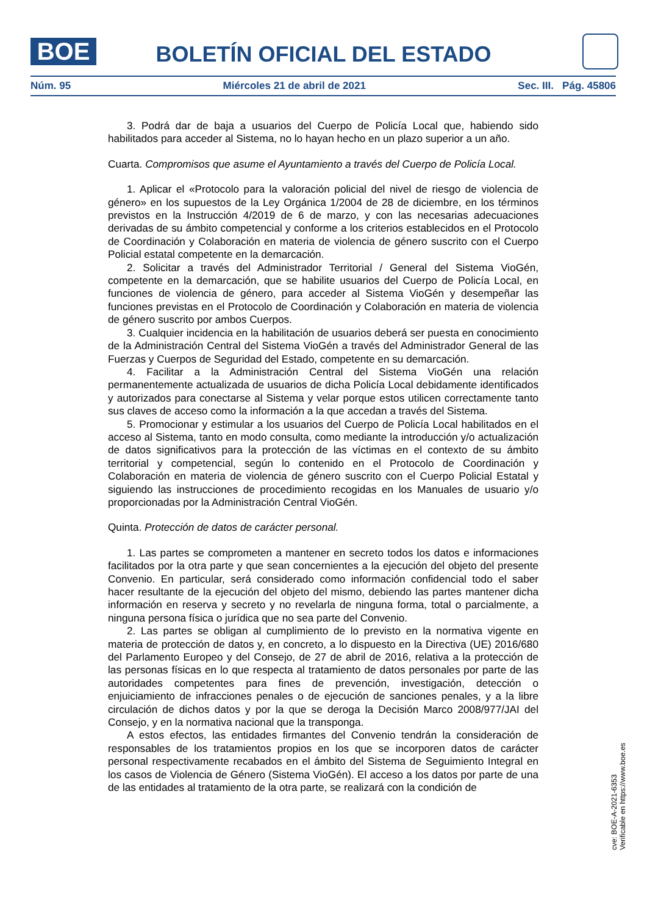BOE
BOLETÍN OFICIAL DEL ESTADO
Núm. 95 Miércoles 21 de abril de 2021 Sec. III. Pág. 45806
3. Podrá dar de baja a usuarios del Cuerpo de Policía Local que, habiendo sido habilitados para acceder al Sistema, no lo hayan hecho en un plazo superior a un año.
Cuarta. Compromisos que asume el Ayuntamiento a través del Cuerpo de Policía Local.
1. Aplicar el «Protocolo para la valoración policial del nivel de riesgo de violencia de género» en los supuestos de la Ley Orgánica 1/2004 de 28 de diciembre, en los términos previstos en la Instrucción 4/2019 de 6 de marzo, y con las necesarias adecuaciones derivadas de su ámbito competencial y conforme a los criterios establecidos en el Protocolo de Coordinación y Colaboración en materia de violencia de género suscrito con el Cuerpo Policial estatal competente en la demarcación.
2. Solicitar a través del Administrador Territorial / General del Sistema VioGén, competente en la demarcación, que se habilite usuarios del Cuerpo de Policía Local, en funciones de violencia de género, para acceder al Sistema VioGén y desempeñar las funciones previstas en el Protocolo de Coordinación y Colaboración en materia de violencia de género suscrito por ambos Cuerpos.
3. Cualquier incidencia en la habilitación de usuarios deberá ser puesta en conocimiento de la Administración Central del Sistema VioGén a través del Administrador General de las Fuerzas y Cuerpos de Seguridad del Estado, competente en su demarcación.
4. Facilitar a la Administración Central del Sistema VioGén una relación permanentemente actualizada de usuarios de dicha Policía Local debidamente identificados y autorizados para conectarse al Sistema y velar porque estos utilicen correctamente tanto sus claves de acceso como la información a la que accedan a través del Sistema.
5. Promocionar y estimular a los usuarios del Cuerpo de Policía Local habilitados en el acceso al Sistema, tanto en modo consulta, como mediante la introducción y/o actualización de datos significativos para la protección de las víctimas en el contexto de su ámbito territorial y competencial, según lo contenido en el Protocolo de Coordinación y Colaboración en materia de violencia de género suscrito con el Cuerpo Policial Estatal y siguiendo las instrucciones de procedimiento recogidas en los Manuales de usuario y/o proporcionadas por la Administración Central VioGén.
Quinta. Protección de datos de carácter personal.
1. Las partes se comprometen a mantener en secreto todos los datos e informaciones facilitados por la otra parte y que sean concernientes a la ejecución del objeto del presente Convenio. En particular, será considerado como información confidencial todo el saber hacer resultante de la ejecución del objeto del mismo, debiendo las partes mantener dicha información en reserva y secreto y no revelarla de ninguna forma, total o parcialmente, a ninguna persona física o jurídica que no sea parte del Convenio.
2. Las partes se obligan al cumplimiento de lo previsto en la normativa vigente en materia de protección de datos y, en concreto, a lo dispuesto en la Directiva (UE) 2016/680 del Parlamento Europeo y del Consejo, de 27 de abril de 2016, relativa a la protección de las personas físicas en lo que respecta al tratamiento de datos personales por parte de las autoridades competentes para fines de prevención, investigación, detección o enjuiciamiento de infracciones penales o de ejecución de sanciones penales, y a la libre circulación de dichos datos y por la que se deroga la Decisión Marco 2008/977/JAI del Consejo, y en la normativa nacional que la transponga.
A estos efectos, las entidades firmantes del Convenio tendrán la consideración de responsables de los tratamientos propios en los que se incorporen datos de carácter personal respectivamente recabados en el ámbito del Sistema de Seguimiento Integral en los casos de Violencia de Género (Sistema VioGén). El acceso a los datos por parte de una de las entidades al tratamiento de la otra parte, se realizará con la condición de
cve: BOE-A-2021-6353
Verificable en https://www.boe.es